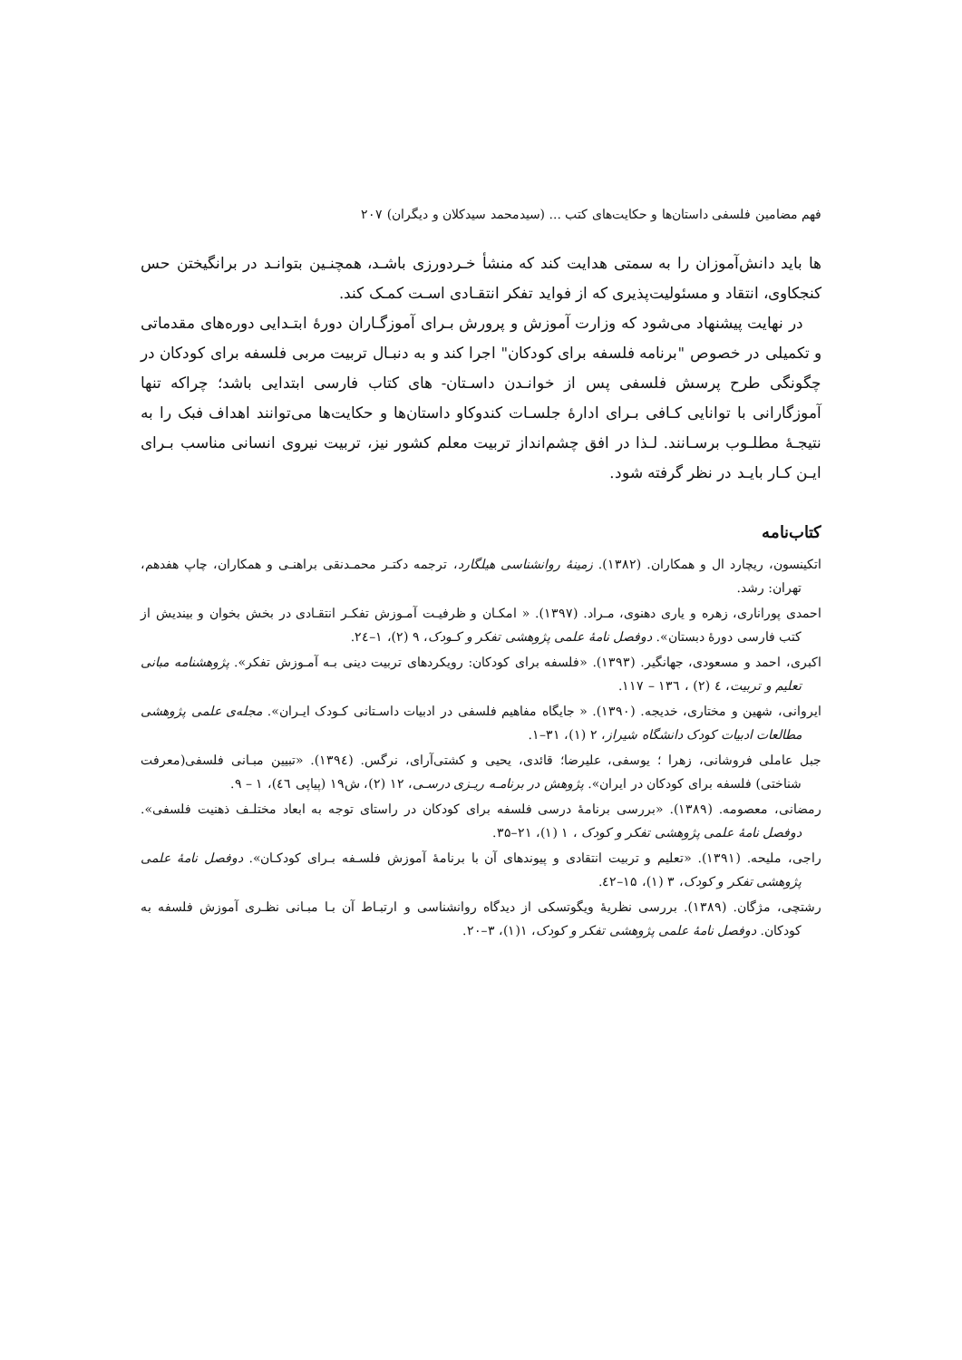فهم مضامین فلسفی داستان‌ها و حکایت‌های کتب ... (سیدمحمد سیدکلان و دیگران) ۲۰۷
ها باید دانش‌آموزان را به سمتی هدایت کند که منشأ خـردورزی باشـد، همچنـین بتوانـد در برانگیختن حس کنجکاوی، انتقاد و مسئولیت‌پذیری که از فواید تفکر انتقـادی اسـت کمـک کند.
در نهایت پیشنهاد می‌شود که وزارت آموزش و پرورش بـرای آموزگـاران دورهٔ ابتـدایی دوره‌های مقدماتی و تکمیلی در خصوص "برنامه فلسفه برای کودکان" اجرا کند و به دنبـال تربیت مربی فلسفه برای کودکان در چگونگی طرح پرسش فلسفی پس از خوانـدن داسـتان- های کتاب فارسی ابتدایی باشد؛ چراکه تنها آموزگارانی با توانایی کـافی بـرای ادارهٔ جلسـات کندوکاو داستان‌ها و حکایت‌ها می‌توانند اهداف فبک را به نتیجـهٔ مطلـوب برسـانند. لـذا در افق چشم‌انداز تربیت معلم کشور نیز، تربیت نیروی انسانی مناسب بـرای ایـن کـار بایـد در نظر گرفته شود.
کتاب‌نامه
اتکینسون، ریچارد ال و همکاران. (۱۳۸۲). زمینهٔ روانشناسی هیلگارد، ترجمه دکتـر محمـدنقی براهنـی و همکاران، چاپ هفدهم، تهران: رشد.
احمدی پوراناری، زهره و یاری دهنوی، مـراد. (۱۳۹۷). « امکـان و ظرفیـت آمـوزش تفکـر انتقـادی در بخش بخوان و بیندیش از کتب فارسی دورهٔ دبستان». دوفصل نامهٔ علمی پژوهشی تفکر و کـودک، ۹ (۲)، ۱–۲٤.
اکبری، احمد و مسعودی، جهانگیر. (۱۳۹۳). «فلسفه برای کودکان: رویکردهای تربیت دینی بـه آمـوزش تفکر». پژوهشنامه مبانی تعلیم و تربیت، ٤ (۲) ، ۱۳٦ – ۱۱۷.
ایروانی، شهین و مختاری، خدیجه. (۱۳۹۰). « جایگاه مفاهیم فلسفی در ادبیات داسـتانی کـودک ایـران». مجله‌ی علمی پژوهشی مطالعات ادبیات کودک دانشگاه شیراز، ۲ (۱)، ۳۱–۱.
جبل عاملی فروشانی، زهرا ؛ یوسفی، علیرضا؛ قائدی، یحیی و کشتی‌آرای، نرگس. (۱۳۹٤). «تبیین مبـانی فلسفی(معرفت شناختی) فلسفه برای کودکان در ایران». پژوهش در برنامـه ریـزی درسـی، ۱۲ (۲)، ش۱۹ (پیاپی ٤٦)، ۱ – ۹.
رمضانی، معصومه. (۱۳۸۹). «بررسی برنامهٔ درسی فلسفه برای کودکان در راستای توجه به ابعاد مختلـف ذهنیت فلسفی». دوفصل نامهٔ علمی پژوهشی تفکر و کودک ، ۱ (۱)، ۲۱–۳۵.
راجی، ملیحه. (۱۳۹۱). «تعلیم و تربیت انتقادی و پیوندهای آن با برنامهٔ آموزش فلسـفه بـرای کودکـان». دوفصل نامهٔ علمی پژوهشی تفکر و کودک، ۳ (۱)، ۱۵–٤۲.
رشتچی، مژگان. (۱۳۸۹). بررسی نظریهٔ ویگوتسکی از دیدگاه روانشناسی و ارتبـاط آن بـا مبـانی نظـری آموزش فلسفه به کودکان. دوفصل نامهٔ علمی پژوهشی تفکر و کودک، ۱(۱)، ۳–۲۰.